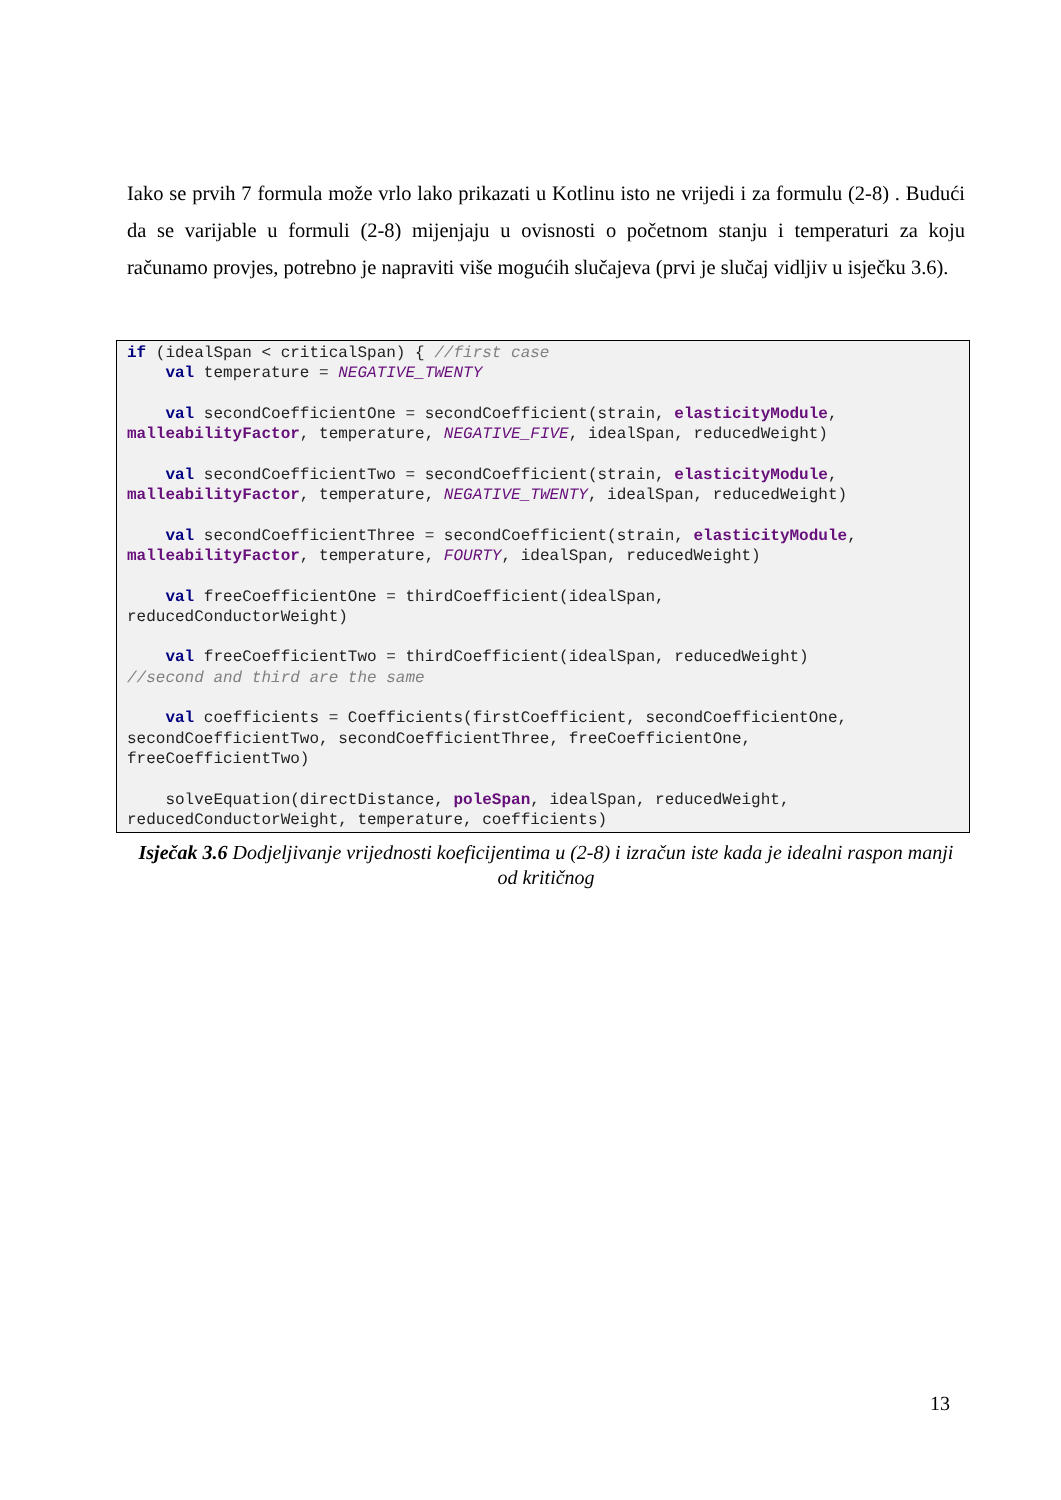Iako se prvih 7 formula može vrlo lako prikazati u Kotlinu isto ne vrijedi i za formulu (2-8) . Budući da se varijable u formuli (2-8) mijenjaju u ovisnosti o početnom stanju i temperaturi za koju računamo provjes, potrebno je napraviti više mogućih slučajeva (prvi je slučaj vidljiv u isječku 3.6).
if (idealSpan < criticalSpan) { //first case
    val temperature = NEGATIVE_TWENTY

    val secondCoefficientOne = secondCoefficient(strain, elasticityModule,
malleabilityFactor, temperature, NEGATIVE_FIVE, idealSpan, reducedWeight)

    val secondCoefficientTwo = secondCoefficient(strain, elasticityModule,
malleabilityFactor, temperature, NEGATIVE_TWENTY, idealSpan, reducedWeight)

    val secondCoefficientThree = secondCoefficient(strain, elasticityModule,
malleabilityFactor, temperature, FOURTY, idealSpan, reducedWeight)

    val freeCoefficientOne = thirdCoefficient(idealSpan,
reducedConductorWeight)

    val freeCoefficientTwo = thirdCoefficient(idealSpan, reducedWeight)
//second and third are the same

    val coefficients = Coefficients(firstCoefficient, secondCoefficientOne,
secondCoefficientTwo, secondCoefficientThree, freeCoefficientOne,
freeCoefficientTwo)

    solveEquation(directDistance, poleSpan, idealSpan, reducedWeight,
reducedConductorWeight, temperature, coefficients)
Isječak 3.6 Dodjeljivanje vrijednosti koeficijentima u (2-8) i izračun iste kada je idealni raspon manji od kritičnog
13